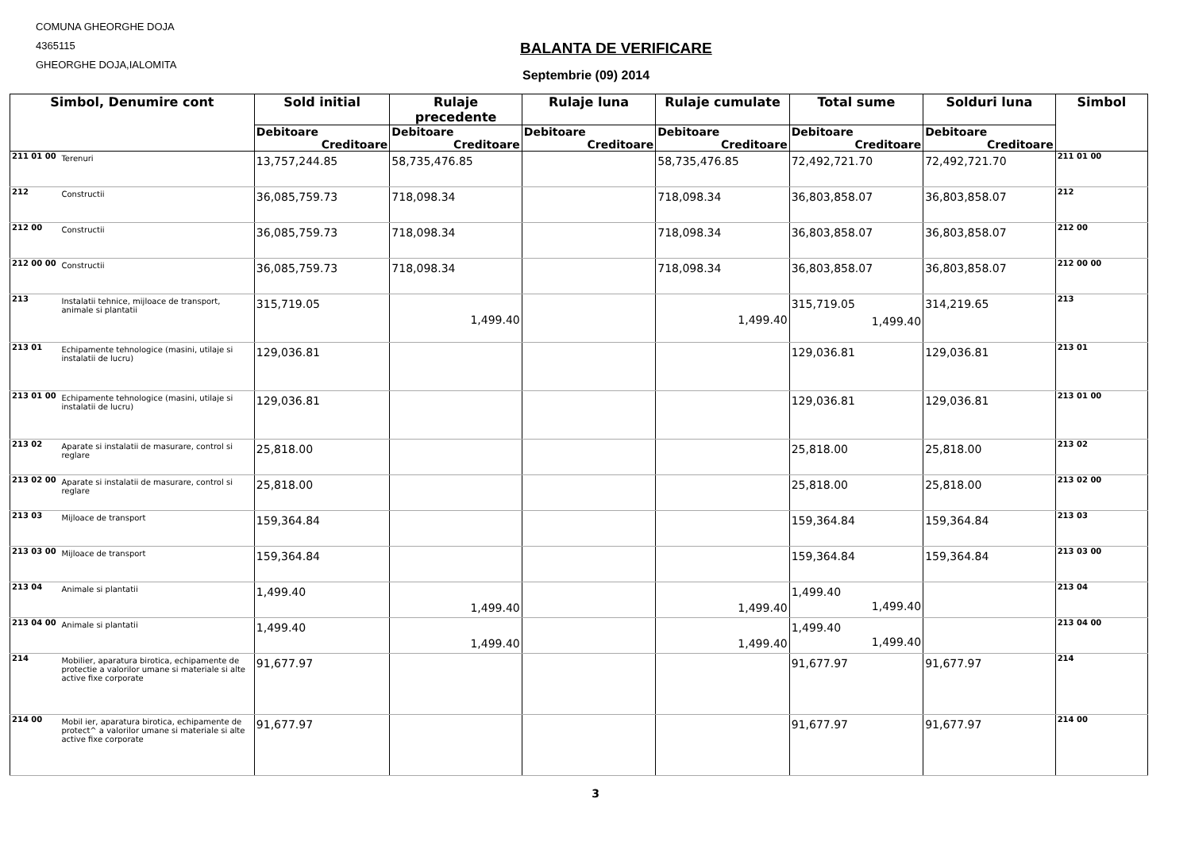COMUNA GHEORGHE DOJA
4365115
GHEORGHE DOJA,IALOMITA
BALANTA DE VERIFICARE
Septembrie (09) 2014
| Simbol, Denumire cont | Sold initial | Rulaje precedente | Rulaje luna | Rulaje cumulate | Total sume | Solduri luna | Simbol |
| --- | --- | --- | --- | --- | --- | --- | --- |
| | Debitoare | Debitoare | Debitoare | Debitoare | Debitoare | Debitoare | |
| | Creditoare | Creditoare | Creditoare | Creditoare | Creditoare | Creditoare | |
| 211 01 00 Terenuri | 13,757,244.85 | 58,735,476.85 | | 58,735,476.85 | 72,492,721.70 | 72,492,721.70 | 211 01 00 |
| 212 Constructii | 36,085,759.73 | 718,098.34 | | 718,098.34 | 36,803,858.07 | 36,803,858.07 | 212 |
| 212 00 Constructii | 36,085,759.73 | 718,098.34 | | 718,098.34 | 36,803,858.07 | 36,803,858.07 | 212 00 |
| 212 00 00 Constructii | 36,085,759.73 | 718,098.34 | | 718,098.34 | 36,803,858.07 | 36,803,858.07 | 212 00 00 |
| 213 Instalatii tehnice, mijloace de transport, animale si plantatii | 315,719.05 | 1,499.40 | | 1,499.40 | 315,719.05 1,499.40 | 314,219.65 | 213 |
| 213 01 Echipamente tehnologice (masini, utilaje si instalatii de lucru) | 129,036.81 | | | | 129,036.81 | 129,036.81 | 213 01 |
| 213 01 00 Echipamente tehnologice (masini, utilaje si instalatii de lucru) | 129,036.81 | | | | 129,036.81 | 129,036.81 | 213 01 00 |
| 213 02 Aparate si instalatii de masurare, control si reglare | 25,818.00 | | | | 25,818.00 | 25,818.00 | 213 02 |
| 213 02 00 Aparate si instalatii de masurare, control si reglare | 25,818.00 | | | | 25,818.00 | 25,818.00 | 213 02 00 |
| 213 03 Mijloace de transport | 159,364.84 | | | | 159,364.84 | 159,364.84 | 213 03 |
| 213 03 00 Mijloace de transport | 159,364.84 | | | | 159,364.84 | 159,364.84 | 213 03 00 |
| 213 04 Animale si plantatii | 1,499.40 | 1,499.40 | | 1,499.40 | 1,499.40 1,499.40 | | 213 04 |
| 213 04 00 Animale si plantatii | 1,499.40 | 1,499.40 | | 1,499.40 | 1,499.40 1,499.40 | | 213 04 00 |
| 214 Mobilier, aparatura birotica, echipamente de protectie a valorilor umane si materiale si alte active fixe corporate | 91,677.97 | | | | 91,677.97 | 91,677.97 | 214 |
| 214 00 Mobil ier, aparatura birotica, echipamente de protect^ a valorilor umane si materiale si alte active fixe corporate | 91,677.97 | | | | 91,677.97 | 91,677.97 | 214 00 |
3